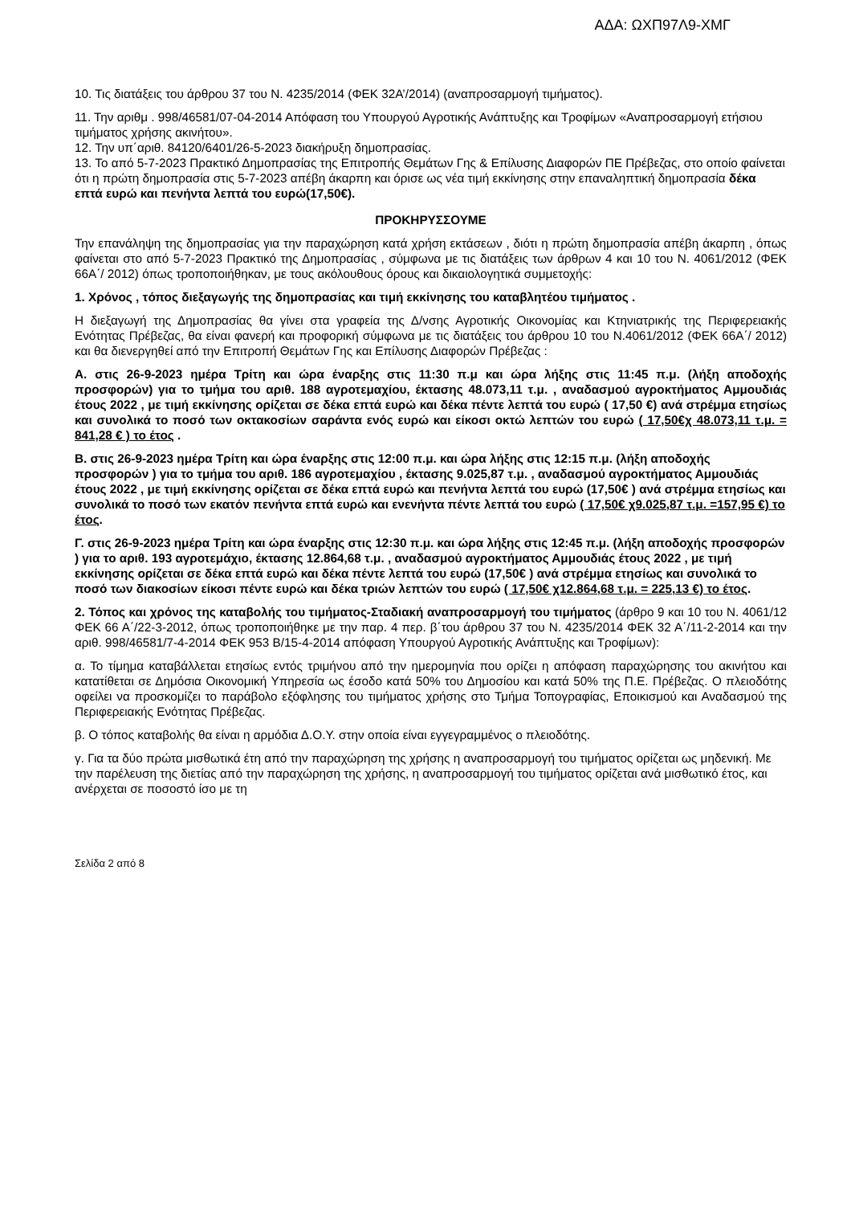ΑΔΑ: ΩΧΠ97Λ9-ΧΜΓ
10. Τις διατάξεις του άρθρου 37 του Ν. 4235/2014 (ΦΕΚ 32Α’/2014) (αναπροσαρμογή τιμήματος).
11. Την αριθμ . 998/46581/07-04-2014 Απόφαση του Υπουργού Αγροτικής Ανάπτυξης και Τροφίμων «Αναπροσαρμογή ετήσιου τιμήματος χρήσης ακινήτου».
12. Την υπ΄αριθ. 84120/6401/26-5-2023 διακήρυξη δημοπρασίας.
13. Το από 5-7-2023 Πρακτικό Δημοπρασίας της Επιτροπής Θεμάτων Γης & Επίλυσης Διαφορών ΠΕ Πρέβεζας, στο οποίο φαίνεται ότι η πρώτη δημοπρασία στις 5-7-2023 απέβη άκαρπη και όρισε ως νέα τιμή εκκίνησης στην επαναληπτική δημοπρασία δέκα επτά ευρώ και πενήντα λεπτά του ευρώ(17,50€).
ΠΡΟΚΗΡΥΣΣΟΥΜΕ
Την επανάληψη της δημοπρασίας για την παραχώρηση κατά χρήση εκτάσεων , διότι η πρώτη δημοπρασία απέβη άκαρπη , όπως φαίνεται στο από 5-7-2023 Πρακτικό της Δημοπρασίας , σύμφωνα με τις διατάξεις των άρθρων 4 και 10 του Ν. 4061/2012 (ΦΕΚ 66Α΄/ 2012) όπως τροποποιήθηκαν, με τους ακόλουθους όρους και δικαιολογητικά συμμετοχής:
1. Χρόνος , τόπος διεξαγωγής της δημοπρασίας και τιμή εκκίνησης του καταβλητέου τιμήματος .
Η διεξαγωγή της Δημοπρασίας θα γίνει στα γραφεία της Δ/νσης Αγροτικής Οικονομίας και Κτηνιατρικής της Περιφερειακής Ενότητας Πρέβεζας, θα είναι φανερή και προφορική σύμφωνα με τις διατάξεις του άρθρου 10 του Ν.4061/2012 (ΦΕΚ 66Α΄/ 2012) και θα διενεργηθεί από την Επιτροπή Θεμάτων Γης και Επίλυσης Διαφορών Πρέβεζας :
Α. στις 26-9-2023 ημέρα Τρίτη και ώρα έναρξης στις 11:30 π.μ και ώρα λήξης στις 11:45 π.μ. (λήξη αποδοχής προσφορών) για το τμήμα του αριθ. 188 αγροτεμαχίου, έκτασης 48.073,11 τ.μ. , αναδασμού αγροκτήματος Αμμουδιάς έτους 2022 , με τιμή εκκίνησης ορίζεται σε δέκα επτά ευρώ και δέκα πέντε λεπτά του ευρώ ( 17,50 €) ανά στρέμμα ετησίως και συνολικά το ποσό των οκτακοσίων σαράντα ενός ευρώ και είκοσι οκτώ λεπτών του ευρώ ( 17,50€χ 48.073,11 τ.μ. = 841,28 € ) το έτος .
Β. στις 26-9-2023 ημέρα Τρίτη και ώρα έναρξης στις 12:00 π.μ. και ώρα λήξης στις 12:15 π.μ. (λήξη αποδοχής προσφορών ) για το τμήμα του αριθ. 186 αγροτεμαχίου , έκτασης 9.025,87 τ.μ. , αναδασμού αγροκτήματος Αμμουδιάς έτους 2022 , με τιμή εκκίνησης ορίζεται σε δέκα επτά ευρώ και πενήντα λεπτά του ευρώ (17,50€ ) ανά στρέμμα ετησίως και συνολικά το ποσό των εκατόν πενήντα επτά ευρώ και ενενήντα πέντε λεπτά του ευρώ ( 17,50€ χ9.025,87 τ.μ. =157,95 €) το έτος.
Γ. στις 26-9-2023 ημέρα Τρίτη και ώρα έναρξης στις 12:30 π.μ. και ώρα λήξης στις 12:45 π.μ. (λήξη αποδοχής προσφορών ) για το αριθ. 193 αγροτεμάχιο, έκτασης 12.864,68 τ.μ. , αναδασμού αγροκτήματος Αμμουδιάς έτους 2022 , με τιμή εκκίνησης ορίζεται σε δέκα επτά ευρώ και δέκα πέντε λεπτά του ευρώ (17,50€ ) ανά στρέμμα ετησίως και συνολικά το ποσό των διακοσίων είκοσι πέντε ευρώ και δέκα τριών λεπτών του ευρώ ( 17,50€ χ12.864,68 τ.μ. = 225,13 €) το έτος.
2. Τόπος και χρόνος της καταβολής του τιμήματος-Σταδιακή αναπροσαρμογή του τιμήματος (άρθρο 9 και 10 του Ν. 4061/12 ΦΕΚ 66 Α΄/22-3-2012, όπως τροποποιήθηκε με την παρ. 4 περ. β΄του άρθρου 37 του Ν. 4235/2014 ΦΕΚ 32 Α΄/11-2-2014 και την αριθ. 998/46581/7-4-2014 ΦΕΚ 953 Β/15-4-2014 απόφαση Υπουργού Αγροτικής Ανάπτυξης και Τροφίμων):
α. Το τίμημα καταβάλλεται ετησίως εντός τριμήνου από την ημερομηνία που ορίζει η απόφαση παραχώρησης του ακινήτου και κατατίθεται σε Δημόσια Οικονομική Υπηρεσία ως έσοδο κατά 50% του Δημοσίου και κατά 50% της Π.Ε. Πρέβεζας. Ο πλειοδότης οφείλει να προσκομίζει το παράβολο εξόφλησης του τιμήματος χρήσης στο Τμήμα Τοπογραφίας, Εποικισμού και Αναδασμού της Περιφερειακής Ενότητας Πρέβεζας.
β. Ο τόπος καταβολής θα είναι η αρμόδια Δ.Ο.Υ. στην οποία είναι εγγεγραμμένος ο πλειοδότης.
γ. Για τα δύο πρώτα μισθωτικά έτη από την παραχώρηση της χρήσης η αναπροσαρμογή του τιμήματος ορίζεται ως μηδενική. Με την παρέλευση της διετίας από την παραχώρηση της χρήσης, η αναπροσαρμογή του τιμήματος ορίζεται ανά μισθωτικό έτος, και ανέρχεται σε ποσοστό ίσο με τη
Σελίδα 2 από 8